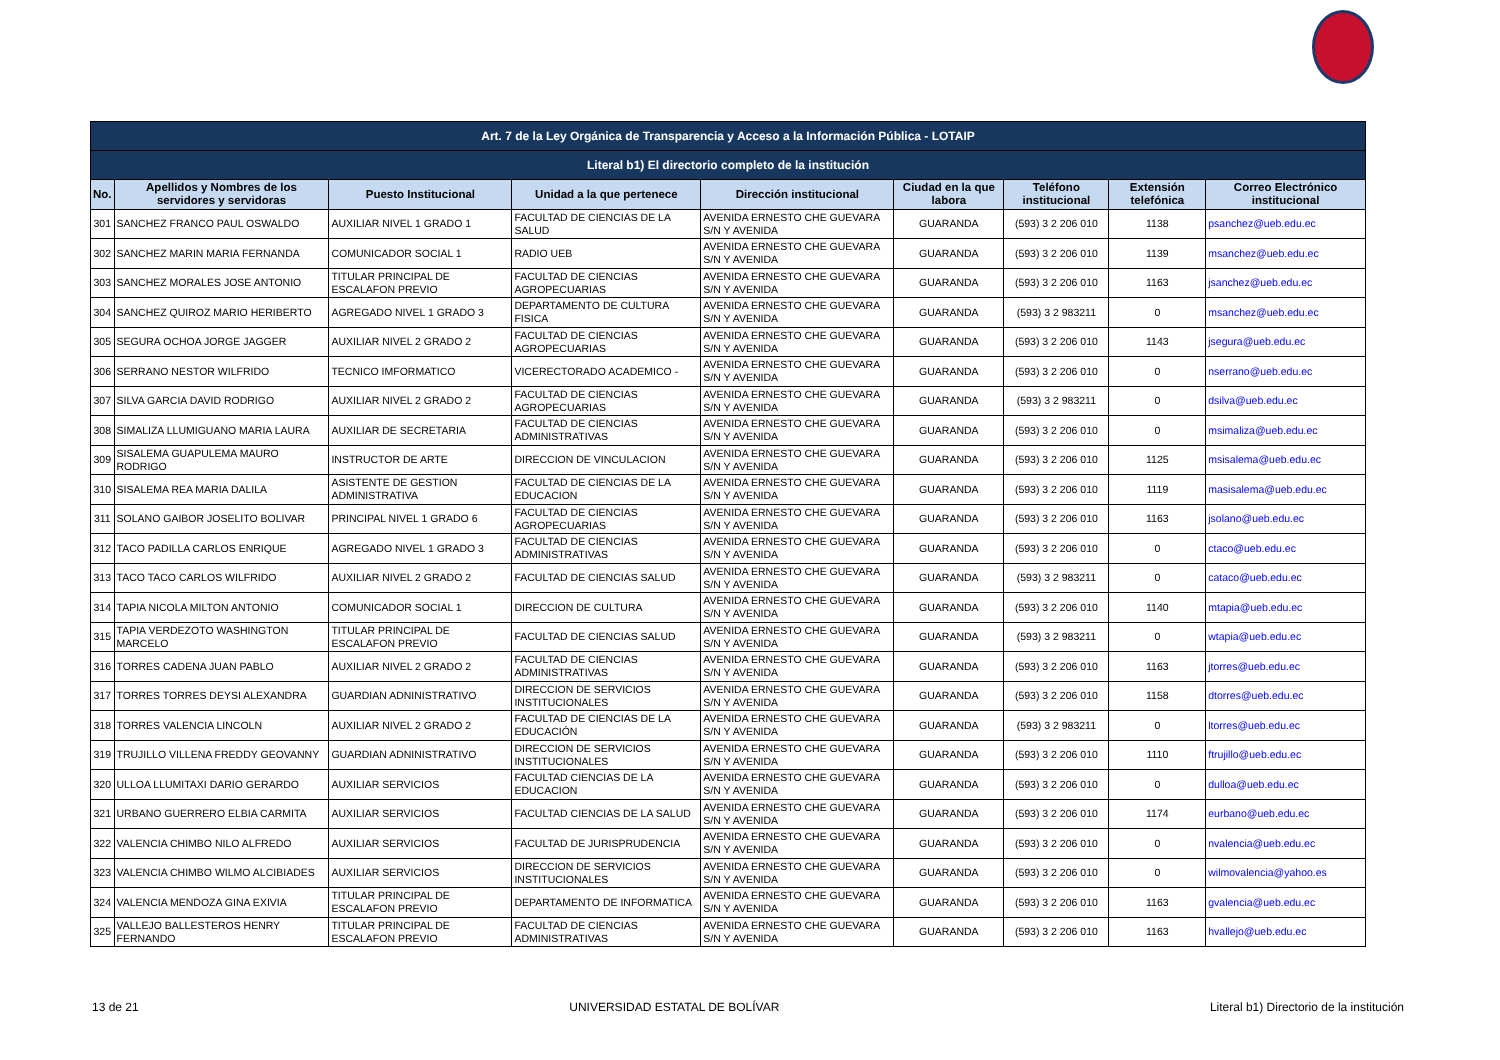| Art. 7 de la Ley Orgánica de Transparencia y Acceso a la Información Pública - LOTAIP | | | | | | | | |
| --- | --- | --- | --- | --- | --- | --- | --- | --- |
| Literal b1) El directorio completo de la institución | | | | | | | | |
| No. | Apellidos y Nombres de los servidores y servidoras | Puesto Institucional | Unidad a la que pertenece | Dirección institucional | Ciudad en la que labora | Teléfono institucional | Extensión telefónica | Correo Electrónico institucional |
| 301 | SANCHEZ FRANCO PAUL OSWALDO | AUXILIAR NIVEL 1 GRADO 1 | FACULTAD DE CIENCIAS DE LA SALUD | AVENIDA ERNESTO CHE GUEVARA S/N Y AVENIDA | GUARANDA | (593) 3 2 206 010 | 1138 | psanchez@ueb.edu.ec |
| 302 | SANCHEZ MARIN MARIA FERNANDA | COMUNICADOR SOCIAL 1 | RADIO UEB | AVENIDA ERNESTO CHE GUEVARA S/N Y AVENIDA | GUARANDA | (593) 3 2 206 010 | 1139 | msanchez@ueb.edu.ec |
| 303 | SANCHEZ MORALES JOSE ANTONIO | TITULAR PRINCIPAL DE ESCALAFON PREVIO | FACULTAD DE CIENCIAS AGROPECUARIAS | AVENIDA ERNESTO CHE GUEVARA S/N Y AVENIDA | GUARANDA | (593) 3 2 206 010 | 1163 | jsanchez@ueb.edu.ec |
| 304 | SANCHEZ QUIROZ MARIO HERIBERTO | AGREGADO NIVEL 1 GRADO 3 | DEPARTAMENTO DE CULTURA FISICA | AVENIDA ERNESTO CHE GUEVARA S/N Y AVENIDA | GUARANDA | (593) 3 2 983211 | 0 | msanchez@ueb.edu.ec |
| 305 | SEGURA OCHOA JORGE JAGGER | AUXILIAR NIVEL 2 GRADO 2 | FACULTAD DE CIENCIAS AGROPECUARIAS | AVENIDA ERNESTO CHE GUEVARA S/N Y AVENIDA | GUARANDA | (593) 3 2 206 010 | 1143 | jsegura@ueb.edu.ec |
| 306 | SERRANO NESTOR WILFRIDO | TECNICO IMFORMATICO | VICERECTORADO ACADEMICO - | AVENIDA ERNESTO CHE GUEVARA S/N Y AVENIDA | GUARANDA | (593) 3 2 206 010 | 0 | nserrano@ueb.edu.ec |
| 307 | SILVA GARCIA DAVID RODRIGO | AUXILIAR NIVEL 2 GRADO 2 | FACULTAD DE CIENCIAS AGROPECUARIAS | AVENIDA ERNESTO CHE GUEVARA S/N Y AVENIDA | GUARANDA | (593) 3 2 983211 | 0 | dsilva@ueb.edu.ec |
| 308 | SIMALIZA LLUMIGUANO MARIA LAURA | AUXILIAR DE SECRETARIA | FACULTAD DE CIENCIAS ADMINISTRATIVAS | AVENIDA ERNESTO CHE GUEVARA S/N Y AVENIDA | GUARANDA | (593) 3 2 206 010 | 0 | msimaliza@ueb.edu.ec |
| 309 | SISALEMA GUAPULEMA MAURO RODRIGO | INSTRUCTOR DE ARTE | DIRECCION DE VINCULACION | AVENIDA ERNESTO CHE GUEVARA S/N Y AVENIDA | GUARANDA | (593) 3 2 206 010 | 1125 | msisalema@ueb.edu.ec |
| 310 | SISALEMA REA MARIA DALILA | ASISTENTE DE GESTION ADMINISTRATIVA | FACULTAD DE CIENCIAS DE LA EDUCACION | AVENIDA ERNESTO CHE GUEVARA S/N Y AVENIDA | GUARANDA | (593) 3 2 206 010 | 1119 | masisalema@ueb.edu.ec |
| 311 | SOLANO GAIBOR JOSELITO BOLIVAR | PRINCIPAL NIVEL 1 GRADO 6 | FACULTAD DE CIENCIAS AGROPECUARIAS | AVENIDA ERNESTO CHE GUEVARA S/N Y AVENIDA | GUARANDA | (593) 3 2 206 010 | 1163 | jsolano@ueb.edu.ec |
| 312 | TACO PADILLA CARLOS ENRIQUE | AGREGADO NIVEL 1 GRADO 3 | FACULTAD DE CIENCIAS ADMINISTRATIVAS | AVENIDA ERNESTO CHE GUEVARA S/N Y AVENIDA | GUARANDA | (593) 3 2 206 010 | 0 | ctaco@ueb.edu.ec |
| 313 | TACO TACO CARLOS WILFRIDO | AUXILIAR NIVEL 2 GRADO 2 | FACULTAD DE CIENCIAS SALUD | AVENIDA ERNESTO CHE GUEVARA S/N Y AVENIDA | GUARANDA | (593) 3 2 983211 | 0 | cataco@ueb.edu.ec |
| 314 | TAPIA NICOLA MILTON ANTONIO | COMUNICADOR SOCIAL 1 | DIRECCION DE CULTURA | AVENIDA ERNESTO CHE GUEVARA S/N Y AVENIDA | GUARANDA | (593) 3 2 206 010 | 1140 | mtapia@ueb.edu.ec |
| 315 | TAPIA VERDEZOTO WASHINGTON MARCELO | TITULAR PRINCIPAL DE ESCALAFON PREVIO | FACULTAD DE CIENCIAS SALUD | AVENIDA ERNESTO CHE GUEVARA S/N Y AVENIDA | GUARANDA | (593) 3 2 983211 | 0 | wtapia@ueb.edu.ec |
| 316 | TORRES CADENA JUAN PABLO | AUXILIAR NIVEL 2 GRADO 2 | FACULTAD DE CIENCIAS ADMINISTRATIVAS | AVENIDA ERNESTO CHE GUEVARA S/N Y AVENIDA | GUARANDA | (593) 3 2 206 010 | 1163 | jtorres@ueb.edu.ec |
| 317 | TORRES TORRES DEYSI ALEXANDRA | GUARDIAN ADNINISTRATIVO | DIRECCION DE SERVICIOS INSTITUCIONALES | AVENIDA ERNESTO CHE GUEVARA S/N Y AVENIDA | GUARANDA | (593) 3 2 206 010 | 1158 | dtorres@ueb.edu.ec |
| 318 | TORRES VALENCIA LINCOLN | AUXILIAR NIVEL 2 GRADO 2 | FACULTAD DE CIENCIAS DE LA EDUCACIÓN | AVENIDA ERNESTO CHE GUEVARA S/N Y AVENIDA | GUARANDA | (593) 3 2 983211 | 0 | ltorres@ueb.edu.ec |
| 319 | TRUJILLO VILLENA FREDDY GEOVANNY | GUARDIAN ADNINISTRATIVO | DIRECCION DE SERVICIOS INSTITUCIONALES | AVENIDA ERNESTO CHE GUEVARA S/N Y AVENIDA | GUARANDA | (593) 3 2 206 010 | 1110 | ftrujillo@ueb.edu.ec |
| 320 | ULLOA LLUMITAXI DARIO GERARDO | AUXILIAR SERVICIOS | FACULTAD CIENCIAS DE LA EDUCACION | AVENIDA ERNESTO CHE GUEVARA S/N Y AVENIDA | GUARANDA | (593) 3 2 206 010 | 0 | dulloa@ueb.edu.ec |
| 321 | URBANO GUERRERO ELBIA CARMITA | AUXILIAR SERVICIOS | FACULTAD CIENCIAS DE LA SALUD | AVENIDA ERNESTO CHE GUEVARA S/N Y AVENIDA | GUARANDA | (593) 3 2 206 010 | 1174 | eurbano@ueb.edu.ec |
| 322 | VALENCIA CHIMBO NILO ALFREDO | AUXILIAR SERVICIOS | FACULTAD DE JURISPRUDENCIA | AVENIDA ERNESTO CHE GUEVARA S/N Y AVENIDA | GUARANDA | (593) 3 2 206 010 | 0 | nvalencia@ueb.edu.ec |
| 323 | VALENCIA CHIMBO WILMO ALCIBIADES | AUXILIAR SERVICIOS | DIRECCION DE SERVICIOS INSTITUCIONALES | AVENIDA ERNESTO CHE GUEVARA S/N Y AVENIDA | GUARANDA | (593) 3 2 206 010 | 0 | wilmovalencia@yahoo.es |
| 324 | VALENCIA MENDOZA GINA EXIVIA | TITULAR PRINCIPAL DE ESCALAFON PREVIO | DEPARTAMENTO DE INFORMATICA | AVENIDA ERNESTO CHE GUEVARA S/N Y AVENIDA | GUARANDA | (593) 3 2 206 010 | 1163 | gvalencia@ueb.edu.ec |
| 325 | VALLEJO BALLESTEROS HENRY FERNANDO | TITULAR PRINCIPAL DE ESCALAFON PREVIO | FACULTAD DE CIENCIAS ADMINISTRATIVAS | AVENIDA ERNESTO CHE GUEVARA S/N Y AVENIDA | GUARANDA | (593) 3 2 206 010 | 1163 | hvallejo@ueb.edu.ec |
13 de 21 UNIVERSIDAD ESTATAL DE BOLÍVAR Literal b1) Directorio de la institución